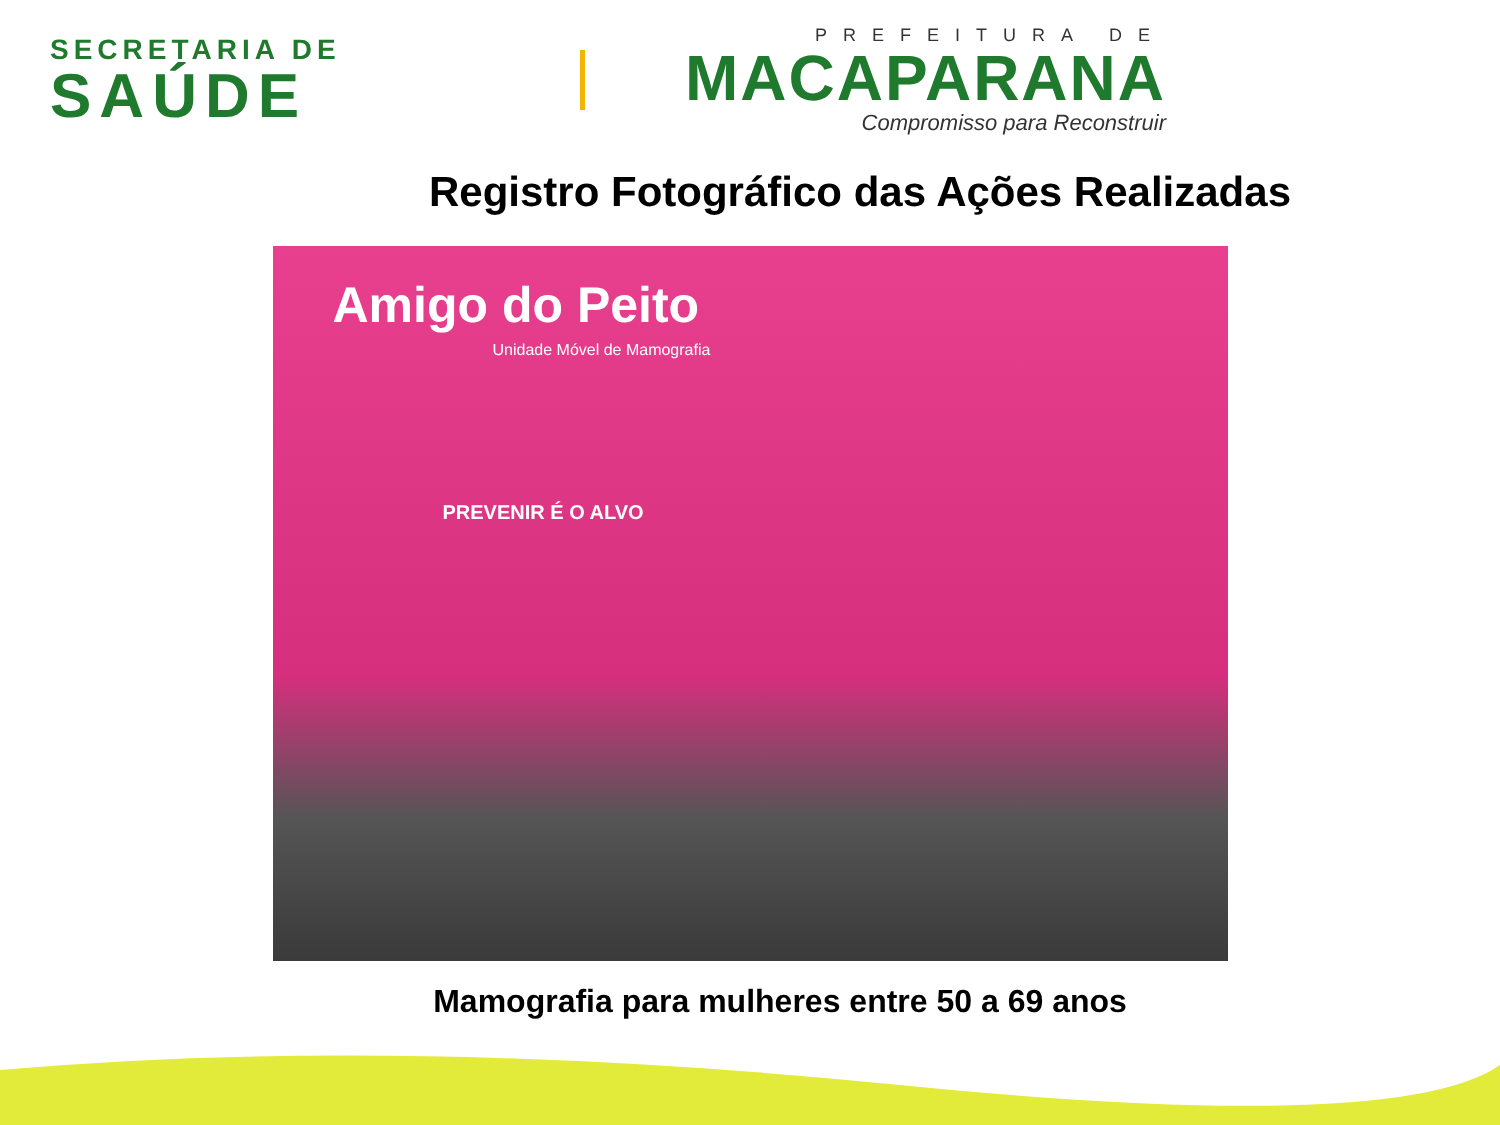SECRETARIA DE
SAÚDE
PREFEITURA DE
MACAPARANA
Compromisso para Reconstruir
Registro Fotográfico das Ações Realizadas
Amigo do Peito
Unidade Móvel de Mamografia
PREVENIR É O ALVO
Mamografia para mulheres entre 50 a 69 anos